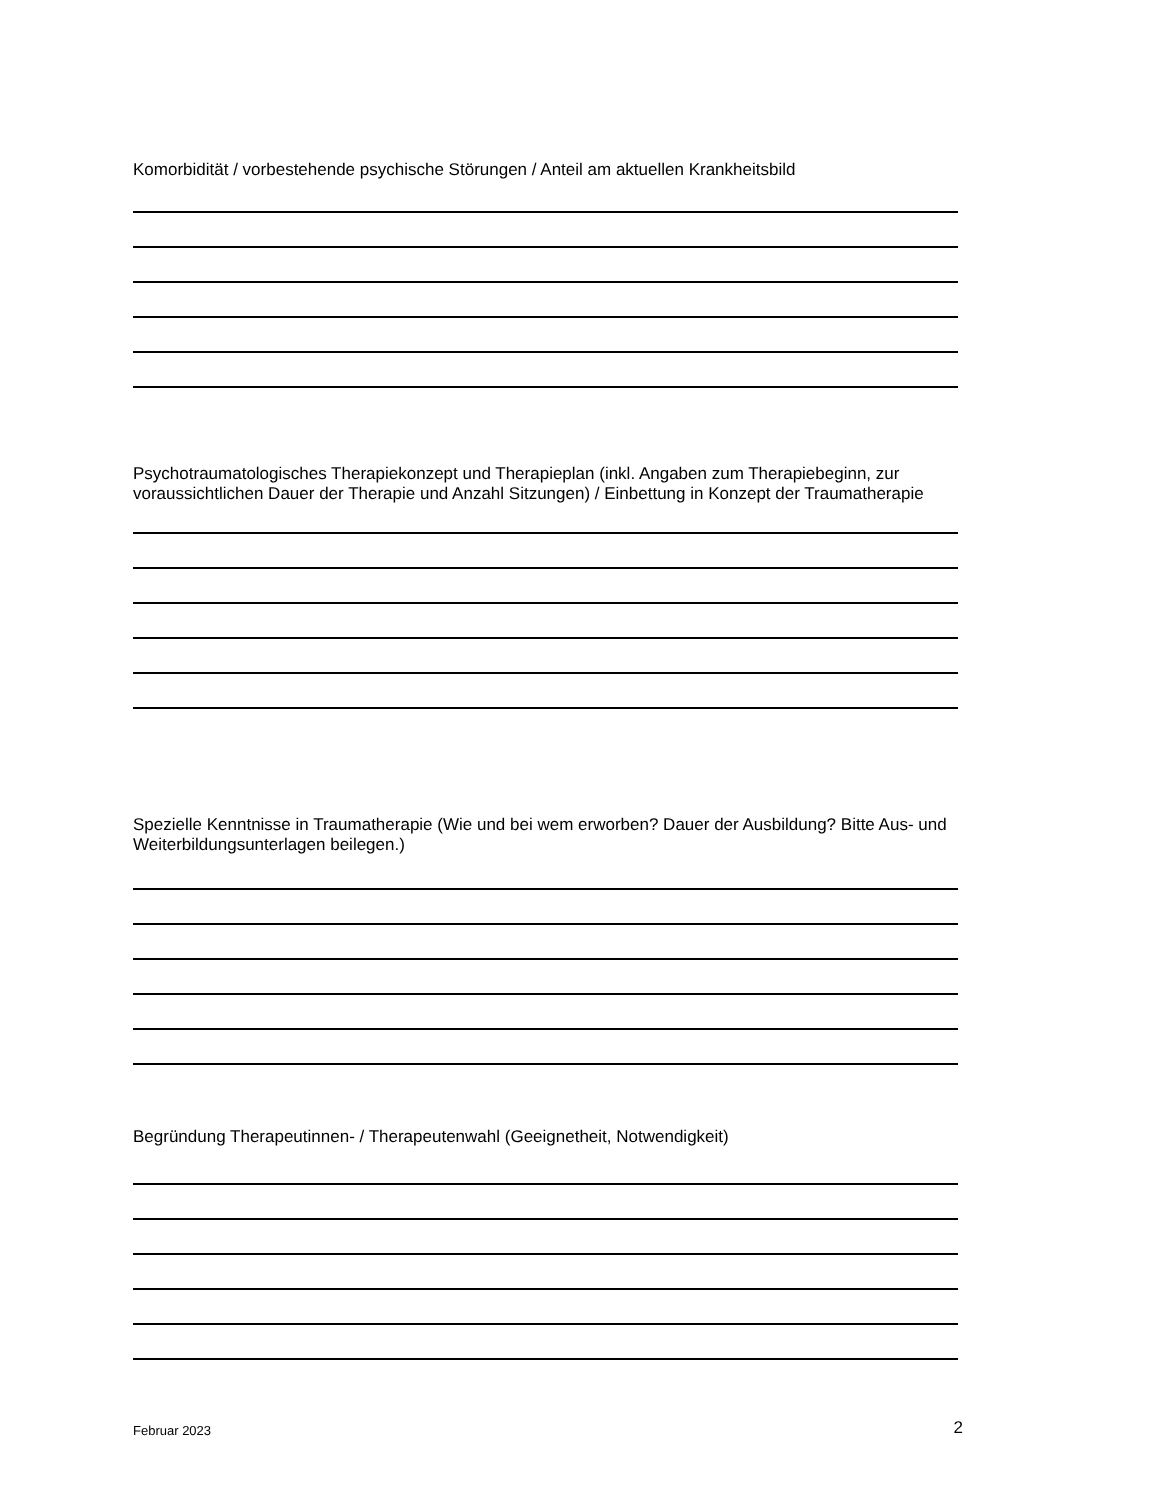Komorbidität / vorbestehende psychische Störungen / Anteil am aktuellen Krankheitsbild
Psychotraumatologisches Therapiekonzept und Therapieplan (inkl. Angaben zum Therapiebeginn, zur voraussichtlichen Dauer der Therapie und Anzahl Sitzungen) / Einbettung in Konzept der Traumatherapie
Spezielle Kenntnisse in Traumatherapie (Wie und bei wem erworben? Dauer der Ausbildung? Bitte Aus- und Weiterbildungsunterlagen beilegen.)
Begründung Therapeutinnen- / Therapeutenwahl (Geeignetheit, Notwendigkeit)
Februar 2023 2